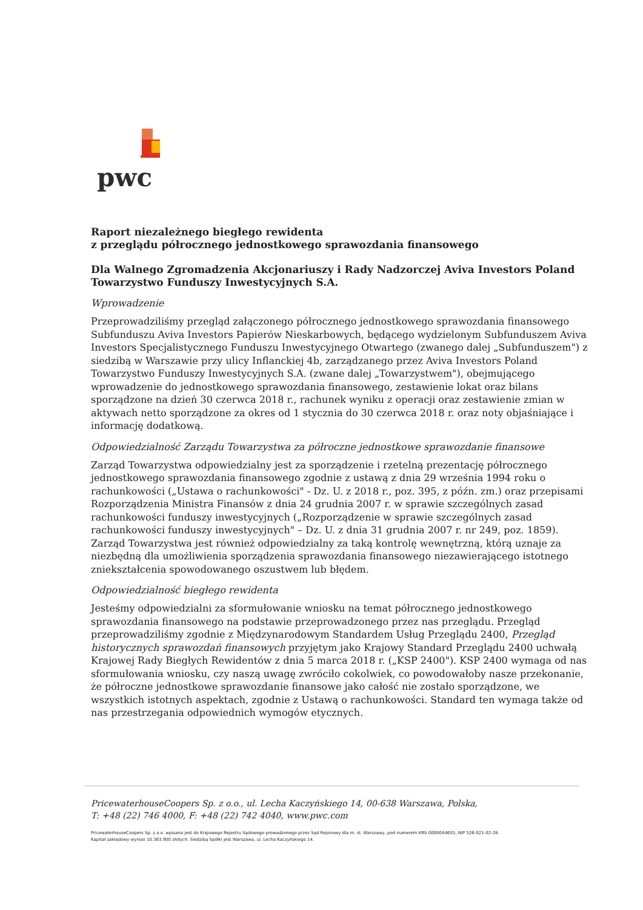pwc
Raport niezależnego biegłego rewidenta
z przeglądu półrocznego jednostkowego sprawozdania finansowego
Dla Walnego Zgromadzenia Akcjonariuszy i Rady Nadzorczej Aviva Investors Poland Towarzystwo Funduszy Inwestycyjnych S.A.
Wprowadzenie
Przeprowadziliśmy przegląd załączonego półrocznego jednostkowego sprawozdania finansowego Subfunduszu Aviva Investors Papierów Nieskarbowych, będącego wydzielonym Subfunduszem Aviva Investors Specjalistycznego Funduszu Inwestycyjnego Otwartego (zwanego dalej „Subfunduszem") z siedzibą w Warszawie przy ulicy Inflanckiej 4b, zarządzanego przez Aviva Investors Poland Towarzystwo Funduszy Inwestycyjnych S.A. (zwane dalej „Towarzystwem"), obejmującego wprowadzenie do jednostkowego sprawozdania finansowego, zestawienie lokat oraz bilans sporządzone na dzień 30 czerwca 2018 r., rachunek wyniku z operacji oraz zestawienie zmian w aktywach netto sporządzone za okres od 1 stycznia do 30 czerwca 2018 r. oraz noty objaśniające i informację dodatkową.
Odpowiedzialność Zarządu Towarzystwa za półroczne jednostkowe sprawozdanie finansowe
Zarząd Towarzystwa odpowiedzialny jest za sporządzenie i rzetelną prezentację półrocznego jednostkowego sprawozdania finansowego zgodnie z ustawą z dnia 29 września 1994 roku o rachunkowości („Ustawa o rachunkowości" - Dz. U. z 2018 r., poz. 395, z późn. zm.) oraz przepisami Rozporządzenia Ministra Finansów z dnia 24 grudnia 2007 r. w sprawie szczególnych zasad rachunkowości funduszy inwestycyjnych („Rozporządzenie w sprawie szczególnych zasad rachunkowości funduszy inwestycyjnych" – Dz. U. z dnia 31 grudnia 2007 r. nr 249, poz. 1859). Zarząd Towarzystwa jest również odpowiedzialny za taką kontrolę wewnętrzną, którą uznaje za niezbędną dla umożliwienia sporządzenia sprawozdania finansowego niezawierającego istotnego zniekształcenia spowodowanego oszustwem lub błędem.
Odpowiedzialność biegłego rewidenta
Jesteśmy odpowiedzialni za sformułowanie wniosku na temat półrocznego jednostkowego sprawozdania finansowego na podstawie przeprowadzonego przez nas przeglądu. Przegląd przeprowadziliśmy zgodnie z Międzynarodowym Standardem Usług Przeglądu 2400, Przegląd historycznych sprawozdań finansowych przyjętym jako Krajowy Standard Przeglądu 2400 uchwałą Krajowej Rady Biegłych Rewidentów z dnia 5 marca 2018 r. („KSP 2400"). KSP 2400 wymaga od nas sformułowania wniosku, czy naszą uwagę zwróciło cokolwiek, co powodowałoby nasze przekonanie, że półroczne jednostkowe sprawozdanie finansowe jako całość nie zostało sporządzone, we wszystkich istotnych aspektach, zgodnie z Ustawą o rachunkowości. Standard ten wymaga także od nas przestrzegania odpowiednich wymogów etycznych.
PricewaterhouseCoopers Sp. z o.o., ul. Lecha Kaczyńskiego 14, 00-638 Warszawa, Polska,
T: +48 (22) 746 4000, F: +48 (22) 742 4040, www.pwc.com
PricewaterhouseCoopers Sp. z o.o. wpisana jest do Krajowego Rejestru Sądowego prowadzonego przez Sąd Rejonowy dla m. st. Warszawy, pod numerem KRS 0000044655, NIP 526-021-02-28.
Kapitał zakładowy wynosi 10.363.900 złotych. Siedzibą Spółki jest Warszawa, ul. Lecha Kaczyńskiego 14.